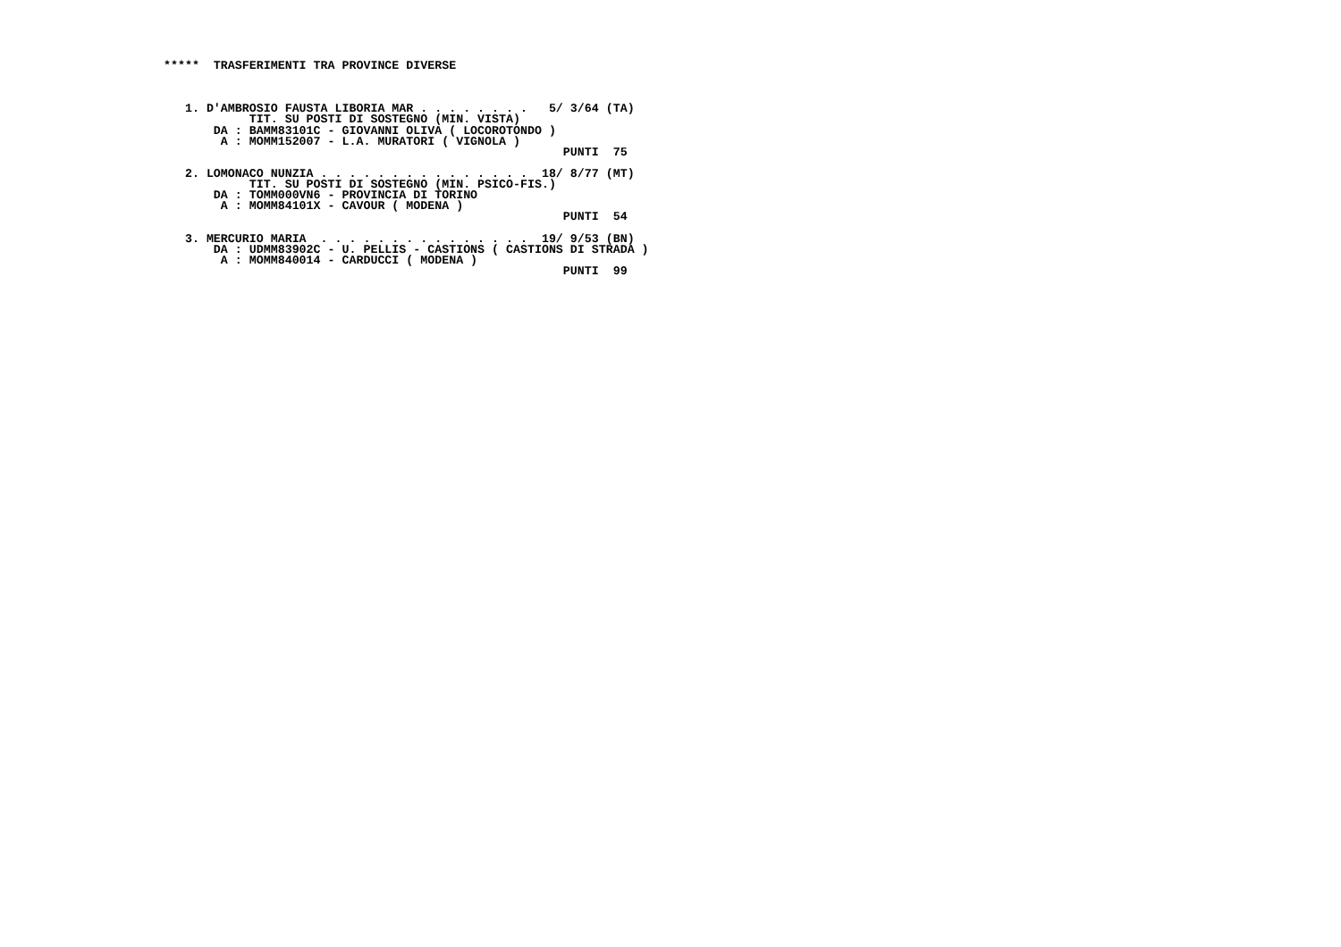*****  TRASFERIMENTI TRA PROVINCE DIVERSE



   1. D'AMBROSIO FAUSTA LIBORIA MAR . . . . . . . .   5/ 3/64 (TA)
            TIT. SU POSTI DI SOSTEGNO (MIN. VISTA)
       DA : BAMM83101C - GIOVANNI OLIVA ( LOCOROTONDO )
        A : MOMM152007 - L.A. MURATORI ( VIGNOLA )
                                                        PUNTI  75

   2. LOMONACO NUNZIA . . . . . . . . . . . . . . .  18/ 8/77 (MT)
            TIT. SU POSTI DI SOSTEGNO (MIN. PSICO-FIS.)
       DA : TOMM000VN6 - PROVINCIA DI TORINO
        A : MOMM84101X - CAVOUR ( MODENA )
                                                        PUNTI  54

   3. MERCURIO MARIA  . . . . . . . . . . . . . . .  19/ 9/53 (BN)
       DA : UDMM83902C - U. PELLIS - CASTIONS ( CASTIONS DI STRADA )
        A : MOMM840014 - CARDUCCI ( MODENA )
                                                        PUNTI  99